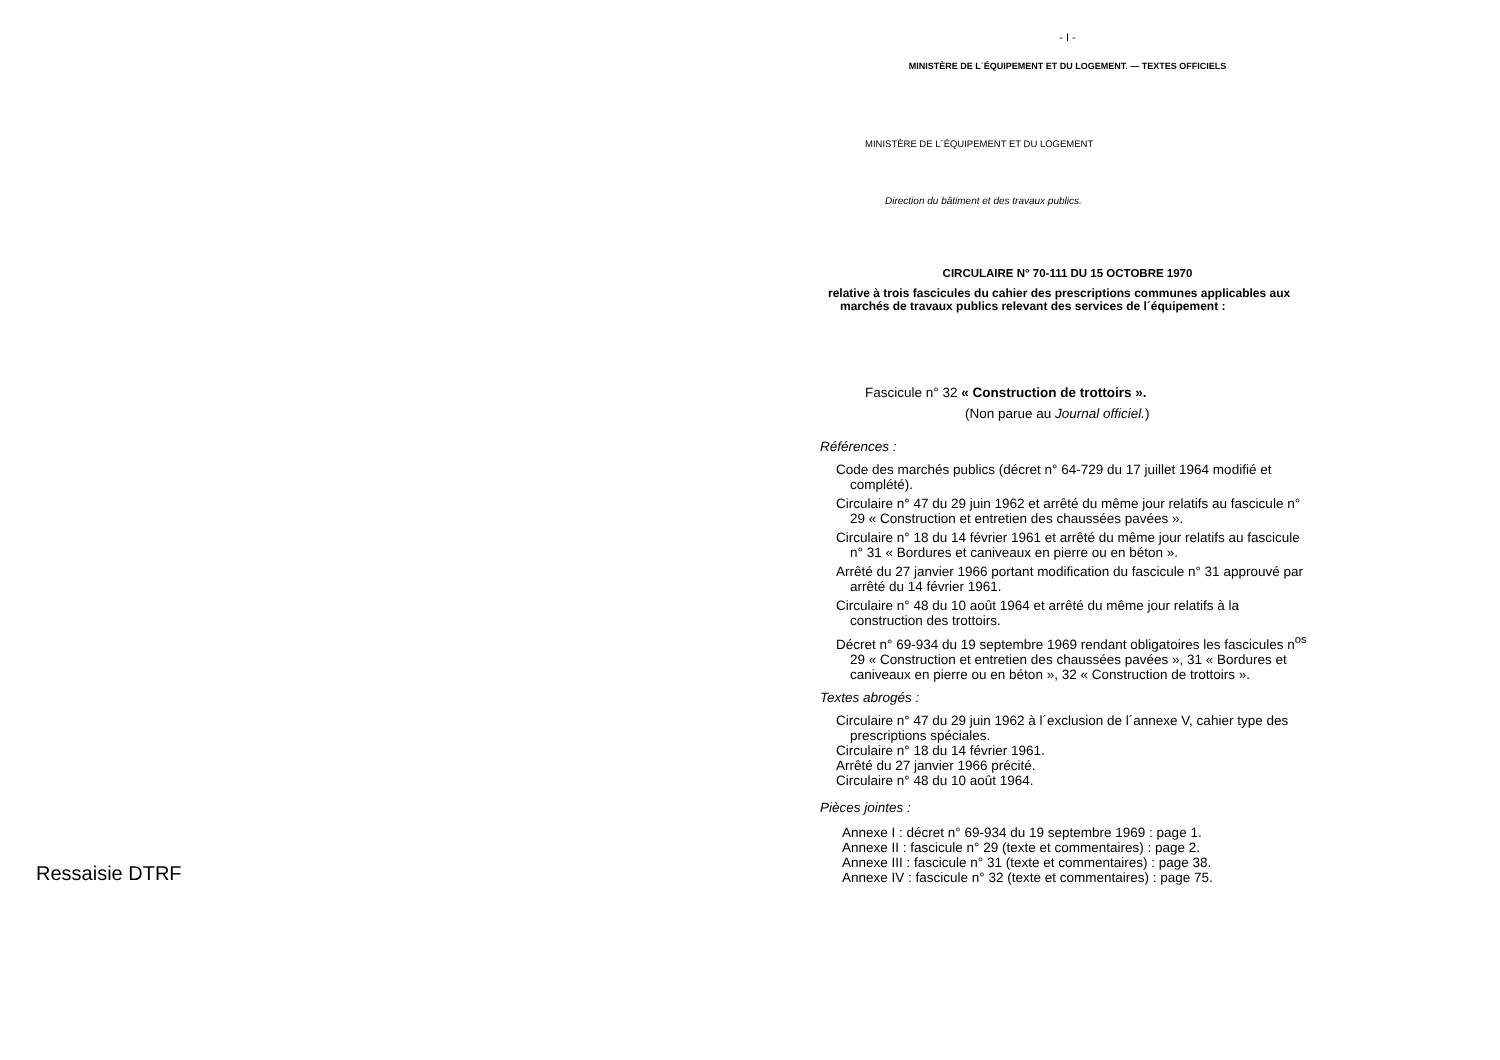- I -
MINISTÈRE DE L´ÉQUIPEMENT ET DU LOGEMENT. — TEXTES OFFICIELS
MINISTÈRE DE L´ÉQUIPEMENT ET DU LOGEMENT
Direction du bâtiment et des travaux publics.
CIRCULAIRE N° 70-111 DU 15 OCTOBRE 1970
relative à trois fascicules du cahier des prescriptions communes applicables aux marchés de travaux publics relevant des services de l´équipement :
Fascicule n° 32 « Construction de trottoirs ».
(Non parue au Journal officiel.)
Références :
Code des marchés publics (décret n° 64-729 du 17 juillet 1964 modifié et complété).
Circulaire n° 47 du 29 juin 1962 et arrêté du même jour relatifs au fascicule n° 29 « Construction et entretien des chaussées pavées ».
Circulaire n° 18 du 14 février 1961 et arrêté du même jour relatifs au fascicule n° 31 « Bordures et caniveaux en pierre ou en béton ».
Arrêté du 27 janvier 1966 portant modification du fascicule n° 31 approuvé par arrêté du 14 février 1961.
Circulaire n° 48 du 10 août 1964 et arrêté du même jour relatifs à la construction des trottoirs.
Décret n° 69-934 du 19 septembre 1969 rendant obligatoires les fascicules n<sup>os</sup> 29 « Construction et entretien des chaussées pavées », 31 « Bordures et caniveaux en pierre ou en béton », 32 « Construction de trottoirs ».
Textes abrogés :
Circulaire n° 47 du 29 juin 1962 à l´exclusion de l´annexe V, cahier type des prescriptions spéciales.
Circulaire n° 18 du 14 février 1961.
Arrêté du 27 janvier 1966 précité.
Circulaire n° 48 du 10 août 1964.
Pièces jointes :
Annexe I : décret n° 69-934 du 19 septembre 1969 : page 1.
Annexe II : fascicule n° 29 (texte et commentaires) : page 2.
Annexe III : fascicule n° 31 (texte et commentaires) : page 38.
Annexe IV : fascicule n° 32 (texte et commentaires) : page 75.
Ressaisie DTRF